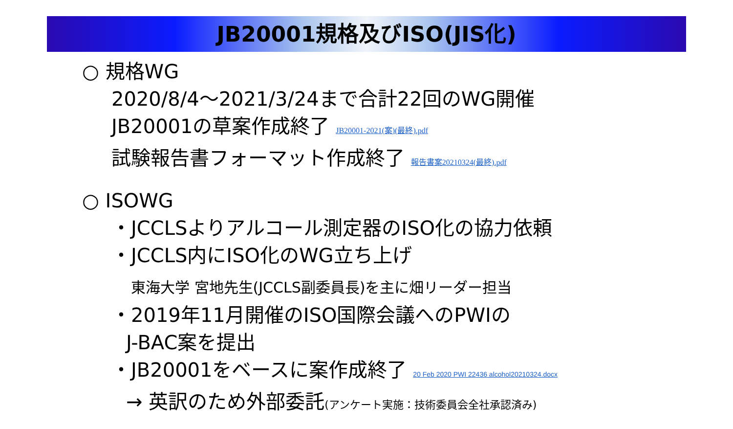JB20001規格及びISO(JIS化)
○ 規格WG
2020/8/4～2021/3/24まで合計22回のWG開催
JB20001の草案作成終了 JB20001-2021(案)(最終).pdf
試験報告書フォーマット作成終了 報告書案20210324(最終).pdf
○ ISOWG
・JCCLSよりアルコール測定器のISO化の協力依頼
・JCCLS内にISO化のWG立ち上げ
東海大学 宮地先生(JCCLS副委員長)を主に畑リーダー担当
・2019年11月開催のISO国際会議へのPWIの
J-BAC案を提出
・JB20001をベースに案作成終了 20 Feb 2020 PWI 22436 alcohol20210324.docx
→ 英訳のため外部委託(アンケート実施：技術委員会全社承認済み)